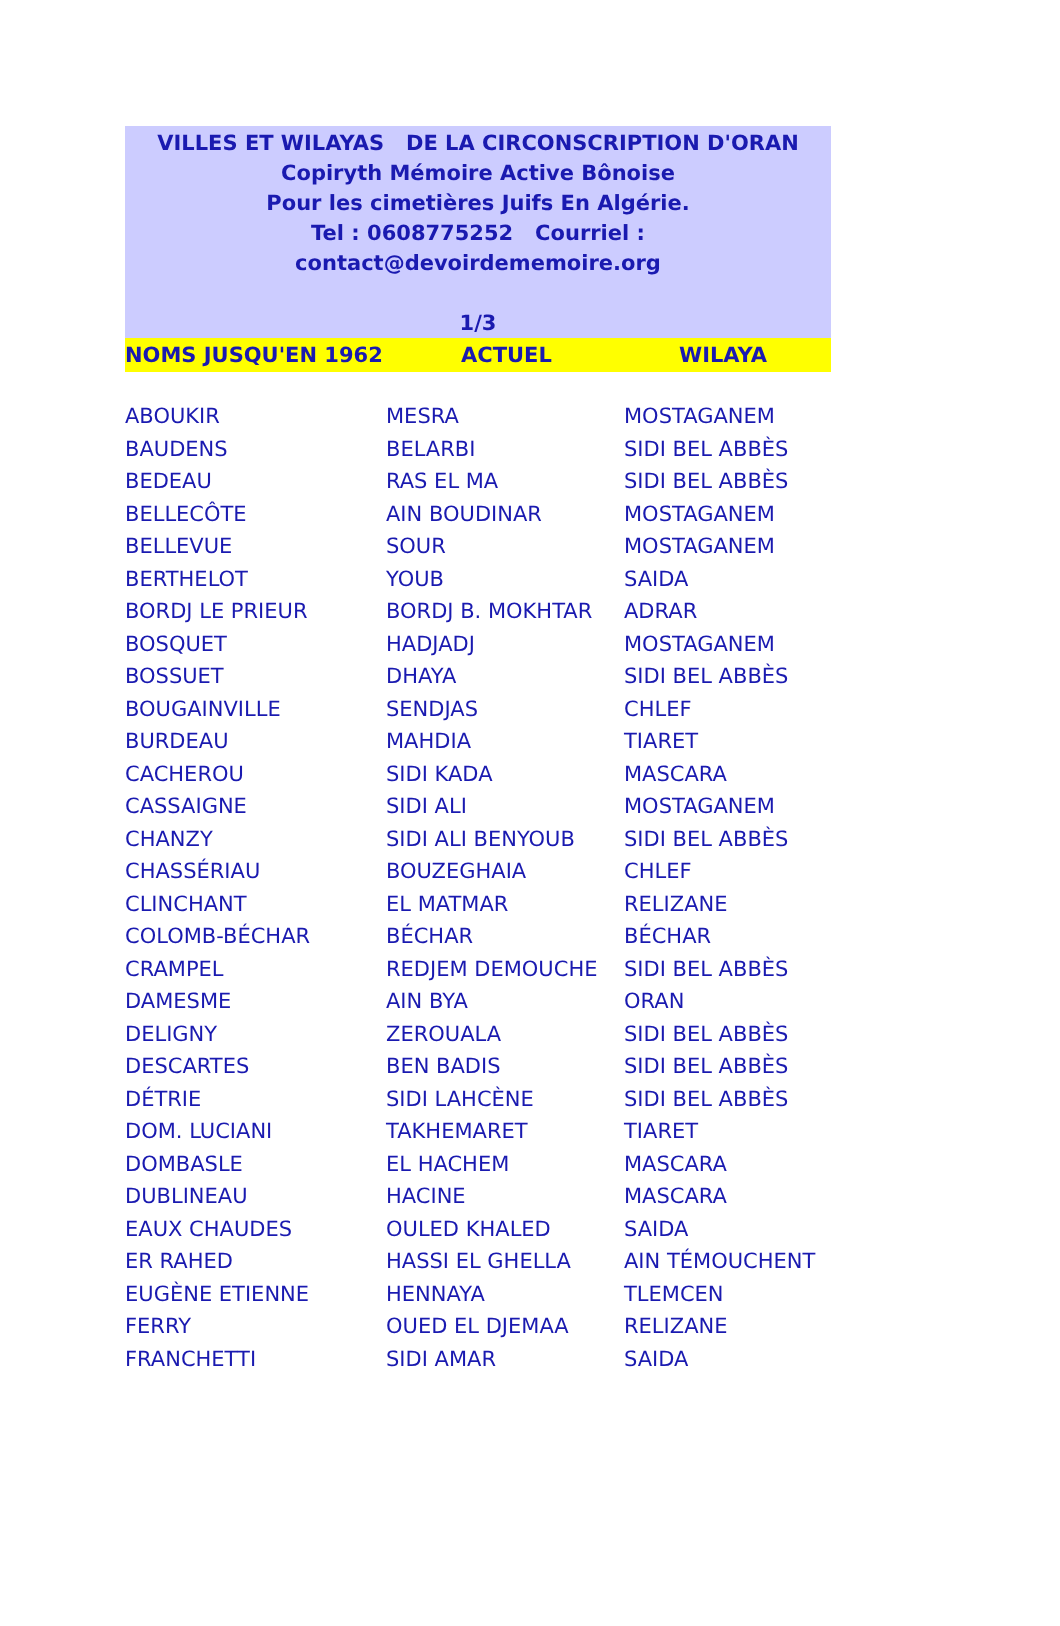VILLES ET WILAYAS DE LA CIRCONSCRIPTION D'ORAN
Copiryth Mémoire Active Bônoise
Pour les cimetières Juifs En Algérie.
Tel : 0608775252 Courriel : contact@devoirdememoire.org
1/3
| NOMS JUSQU'EN 1962 | ACTUEL | WILAYA |
| --- | --- | --- |
| ABOUKIR | MESRA | MOSTAGANEM |
| BAUDENS | BELARBI | SIDI BEL ABBÈS |
| BEDEAU | RAS EL MA | SIDI BEL ABBÈS |
| BELLECÔTE | AIN BOUDINAR | MOSTAGANEM |
| BELLEVUE | SOUR | MOSTAGANEM |
| BERTHELOT | YOUB | SAIDA |
| BORDJ LE PRIEUR | BORDJ B. MOKHTAR | ADRAR |
| BOSQUET | HADJADJ | MOSTAGANEM |
| BOSSUET | DHAYA | SIDI BEL ABBÈS |
| BOUGAINVILLE | SENDJAS | CHLEF |
| BURDEAU | MAHDIA | TIARET |
| CACHEROU | SIDI KADA | MASCARA |
| CASSAIGNE | SIDI ALI | MOSTAGANEM |
| CHANZY | SIDI ALI BENYOUB | SIDI BEL ABBÈS |
| CHASSÉRIAU | BOUZEGHAIA | CHLEF |
| CLINCHANT | EL MATMAR | RELIZANE |
| COLOMB-BÉCHAR | BÉCHAR | BÉCHAR |
| CRAMPEL | REDJEM DEMOUCHE | SIDI BEL ABBÈS |
| DAMESME | AIN BYA | ORAN |
| DELIGNY | ZEROUALA | SIDI BEL ABBÈS |
| DESCARTES | BEN BADIS | SIDI BEL ABBÈS |
| DÉTRIE | SIDI LAHCÈNE | SIDI BEL ABBÈS |
| DOM. LUCIANI | TAKHEMARET | TIARET |
| DOMBASLE | EL HACHEM | MASCARA |
| DUBLINEAU | HACINE | MASCARA |
| EAUX CHAUDES | OULED KHALED | SAIDA |
| ER RAHED | HASSI EL GHELLA | AIN TÉMOUCHENT |
| EUGÈNE ETIENNE | HENNAYA | TLEMCEN |
| FERRY | OUED EL DJEMAA | RELIZANE |
| FRANCHETTI | SIDI AMAR | SAIDA |